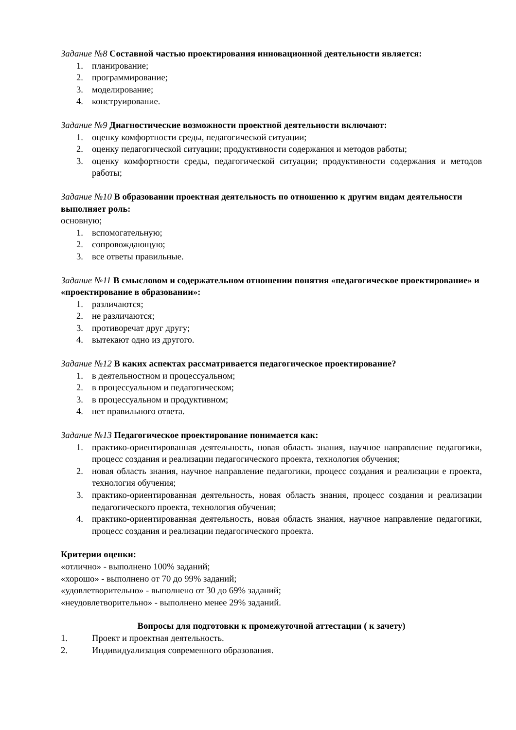Задание №8 Составной частью проектирования инновационной деятельности является:
1. планирование;
2. программирование;
3. моделирование;
4. конструирование.
Задание №9 Диагностические возможности проектной деятельности включают:
1. оценку комфортности среды, педагогической ситуации;
2. оценку педагогической ситуации; продуктивности содержания и методов работы;
3. оценку комфортности среды, педагогической ситуации; продуктивности содержания и методов работы;
Задание №10 В образовании проектная деятельность по отношению к другим видам деятельности выполняет роль:
основную;
1. вспомогательную;
2. сопровождающую;
3. все ответы правильные.
Задание №11 В смысловом и содержательном отношении понятия «педагогическое проектирование» и «проектирование в образовании»:
1. различаются;
2. не различаются;
3. противоречат друг другу;
4. вытекают одно из другого.
Задание №12 В каких аспектах рассматривается педагогическое проектирование?
1. в деятельностном и процессуальном;
2. в процессуальном и педагогическом;
3. в процессуальном и продуктивном;
4. нет правильного ответа.
Задание №13 Педагогическое проектирование понимается как:
1. практико-ориентированная деятельность, новая область знания, научное направление педагогики, процесс создания и реализации педагогического проекта, технология обучения;
2. новая область знания, научное направление педагогики, процесс создания и реализации е проекта, технология обучения;
3. практико-ориентированная деятельность, новая область знания, процесс создания и реализации педагогического проекта, технология обучения;
4. практико-ориентированная деятельность, новая область знания, научное направление педагогики, процесс создания и реализации педагогического проекта.
Критерии оценки:
«отлично» - выполнено 100% заданий;
«хорошо» - выполнено от 70 до 99% заданий;
«удовлетворительно» - выполнено от 30 до 69% заданий;
«неудовлетворительно» - выполнено менее 29% заданий.
Вопросы для подготовки к промежуточной аттестации ( к зачету)
1. Проект и проектная деятельность.
2. Индивидуализация современного образования.